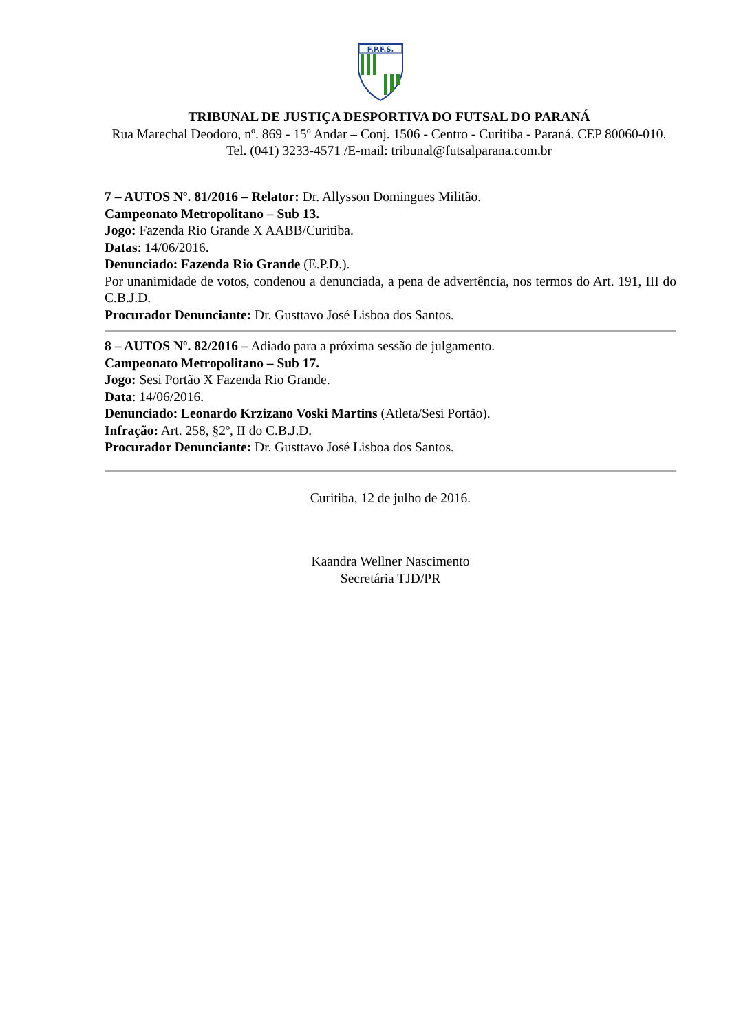F.P.F.S.
TRIBUNAL DE JUSTIÇA DESPORTIVA DO FUTSAL DO PARANÁ
Rua Marechal Deodoro, nº. 869 - 15º Andar – Conj. 1506 - Centro - Curitiba - Paraná. CEP 80060-010.
Tel. (041) 3233-4571 /E-mail: tribunal@futsalparana.com.br
7 – AUTOS Nº. 81/2016 – Relator: Dr. Allysson Domingues Militão.
Campeonato Metropolitano – Sub 13.
Jogo: Fazenda Rio Grande X AABB/Curitiba.
Datas: 14/06/2016.
Denunciado: Fazenda Rio Grande (E.P.D.).
Por unanimidade de votos, condenou a denunciada, a pena de advertência, nos termos do Art. 191, III do C.B.J.D.
Procurador Denunciante: Dr. Gusttavo José Lisboa dos Santos.
8 – AUTOS Nº. 82/2016 – Adiado para a próxima sessão de julgamento.
Campeonato Metropolitano – Sub 17.
Jogo: Sesi Portão X Fazenda Rio Grande.
Data: 14/06/2016.
Denunciado: Leonardo Krzizano Voski Martins (Atleta/Sesi Portão).
Infração: Art. 258, §2º, II do C.B.J.D.
Procurador Denunciante: Dr. Gusttavo José Lisboa dos Santos.
Curitiba, 12 de julho de 2016.
Kaandra Wellner Nascimento
Secretária TJD/PR